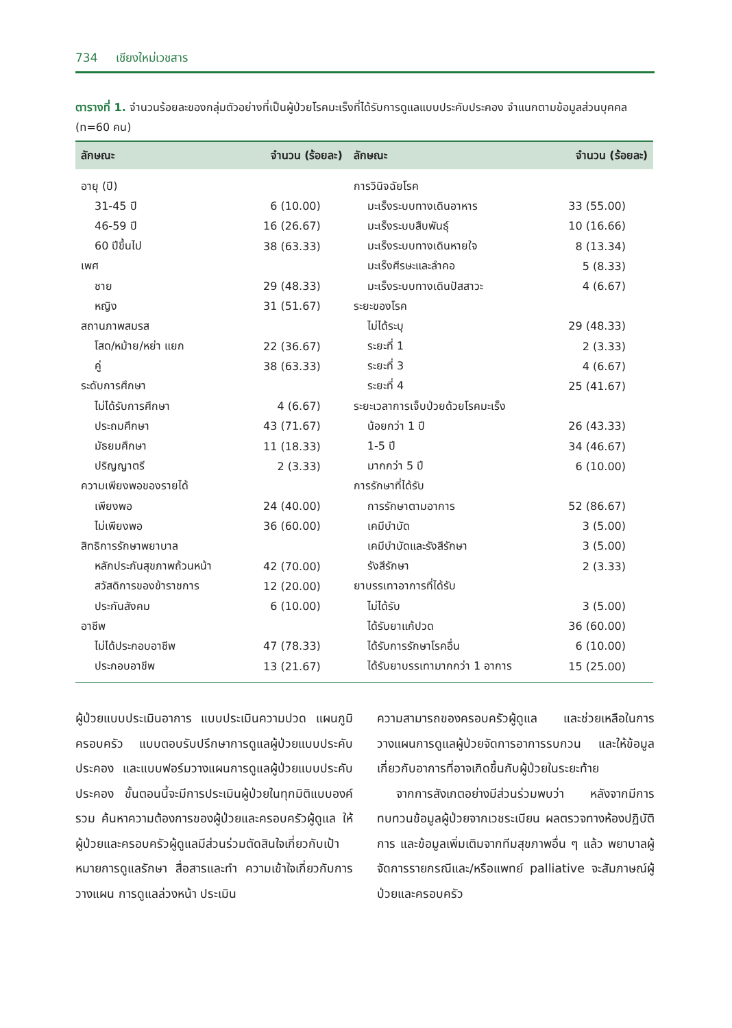734 เชียงใหม่เวชสาร
ตารางที่ 1. จำนวนร้อยละของกลุ่มตัวอย่างที่เป็นผู้ป่วยโรคมะเร็งที่ได้รับการดูแลแบบประคับประคอง จำแนกตามข้อมูลส่วนบุคคล (n=60 คน)
| ลักษณะ | จำนวน (ร้อยละ) | ลักษณะ | จำนวน (ร้อยละ) |
| --- | --- | --- | --- |
| อายุ (ปี) | | การวินิจฉัยโรค | |
| 31-45 ปี | 6 (10.00) | มะเร็งระบบทางเดินอาหาร | 33 (55.00) |
| 46-59 ปี | 16 (26.67) | มะเร็งระบบสืบพันธุ์ | 10 (16.66) |
| 60 ปีขึ้นไป | 38 (63.33) | มะเร็งระบบทางเดินหายใจ | 8 (13.34) |
| เพศ | | มะเร็งศีรษะและลำคอ | 5 (8.33) |
| ชาย | 29 (48.33) | มะเร็งระบบทางเดินปัสสาวะ | 4 (6.67) |
| หญิง | 31 (51.67) | ระยะของโรค | |
| สถานภาพสมรส | | ไม่ได้ระบุ | 29 (48.33) |
| โสด/หม้าย/หย่า แยก | 22 (36.67) | ระยะที่ 1 | 2 (3.33) |
| คู่ | 38 (63.33) | ระยะที่ 3 | 4 (6.67) |
| ระดับการศึกษา | | ระยะที่ 4 | 25 (41.67) |
| ไม่ได้รับการศึกษา | 4 (6.67) | ระยะเวลาการเจ็บป่วยด้วยโรคมะเร็ง | |
| ประถมศึกษา | 43 (71.67) | น้อยกว่า 1 ปี | 26 (43.33) |
| มัธยมศึกษา | 11 (18.33) | 1-5 ปี | 34 (46.67) |
| ปริญญาตรี | 2 (3.33) | มากกว่า 5 ปี | 6 (10.00) |
| ความเพียงพอของรายได้ | | การรักษาที่ได้รับ | |
| เพียงพอ | 24 (40.00) | การรักษาตามอาการ | 52 (86.67) |
| ไม่เพียงพอ | 36 (60.00) | เคมีบำบัด | 3 (5.00) |
| สิทธิการรักษาพยาบาล | | เคมีบำบัดและรังสีรักษา | 3 (5.00) |
| หลักประกันสุขภาพถ้วนหน้า | 42 (70.00) | รังสีรักษา | 2 (3.33) |
| สวัสดิการของข้าราชการ | 12 (20.00) | ยาบรรเทาอาการที่ได้รับ | |
| ประกันสังคม | 6 (10.00) | ไม่ได้รับ | 3 (5.00) |
| อาชีพ | | ได้รับยาแก้ปวด | 36 (60.00) |
| ไม่ได้ประกอบอาชีพ | 47 (78.33) | ได้รับการรักษาโรคอื่น | 6 (10.00) |
| ประกอบอาชีพ | 13 (21.67) | ได้รับยาบรรเทามากกว่า 1 อาการ | 15 (25.00) |
ผู้ป่วยแบบประเมินอาการ แบบประเมินความปวด แผนภูมิครอบครัว แบบตอบรับปรึกษาการดูแลผู้ป่วยแบบประคับประคอง และแบบฟอร์มวางแผนการดูแลผู้ป่วยแบบประคับประคอง ขั้นตอนนี้จะมีการประเมินผู้ป่วยในทุกมิติแบบองค์รวม ค้นหาความต้องการของผู้ป่วยและครอบครัวผู้ดูแล ให้ผู้ป่วยและครอบครัวผู้ดูแลมีส่วนร่วมตัดสินใจเกี่ยวกับเป้าหมายการดูแลรักษา สื่อสารและทำ ความเข้าใจเกี่ยวกับการวางแผน การดูแลล่วงหน้า ประเมิน
ความสามารถของครอบครัวผู้ดูแล และช่วยเหลือในการวางแผนการดูแลผู้ป่วยจัดการอาการรบกวน และให้ข้อมูลเกี่ยวกับอาการที่อาจเกิดขึ้นกับผู้ป่วยในระยะท้าย
จากการสังเกตอย่างมีส่วนร่วมพบว่า หลังจากมีการทบทวนข้อมูลผู้ป่วยจากเวชระเบียน ผลตรวจทางห้องปฏิบัติการ และข้อมูลเพิ่มเติมจากทีมสุขภาพอื่น ๆ แล้ว พยาบาลผู้จัดการรายกรณีและ/หรือแพทย์ palliative จะสัมภาษณ์ผู้ป่วยและครอบครัว